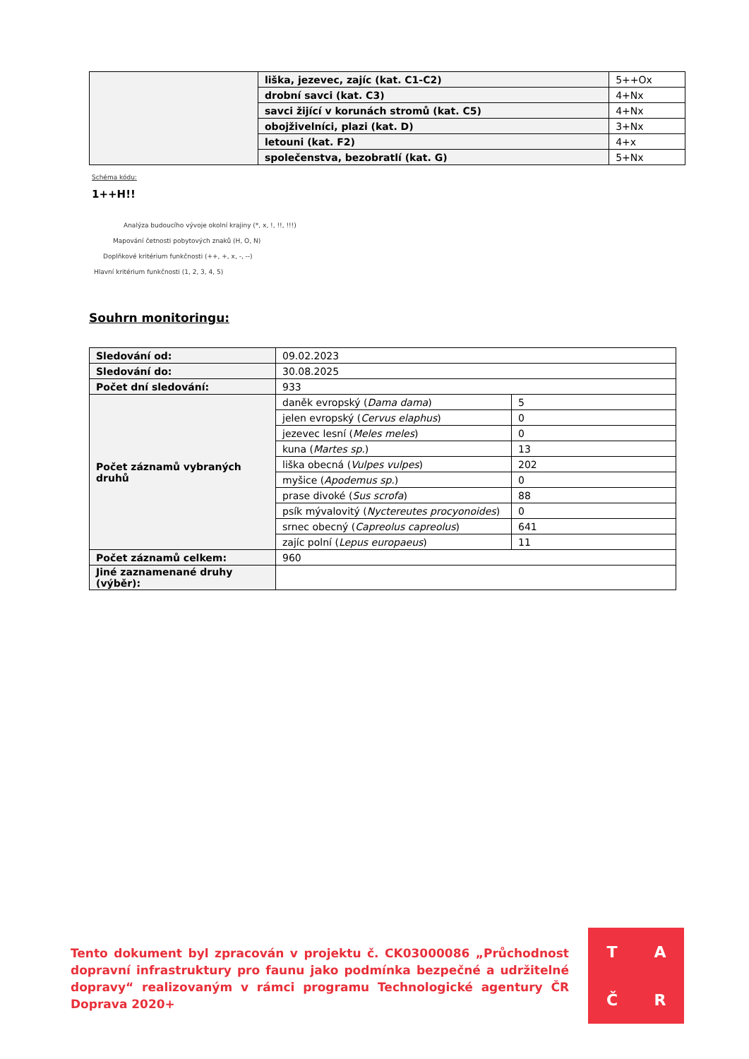| | liška, jezevec, zajíc (kat. C1-C2) | 5++Ox |
| | drobní savci (kat. C3) | 4+Nx |
| | savci žijící v korunách stromů (kat. C5) | 4+Nx |
| | obojživelníci, plazi (kat. D) | 3+Nx |
| | letouni (kat. F2) | 4+x |
| | společenstva, bezobratlí (kat. G) | 5+Nx |
Schéma kódu:
1++H!!
Analýza budoucího vývoje okolní krajiny (*, x, !, !!, !!!)
Mapování četnosti pobytových znaků (H, O, N)
Doplňkové kritérium funkčnosti (++, +, x, -, --)
Hlavní kritérium funkčnosti (1, 2, 3, 4, 5)
Souhrn monitoringu:
| Sledování od: | 09.02.2023 | |
| Sledování do: | 30.08.2025 | |
| Počet dní sledování: | 933 | |
| Počet záznamů vybraných druhů | daněk evropský ( Dama dama ) | 5 |
| | jelen evropský ( Cervus elaphus ) | 0 |
| | jezevec lesní ( Meles meles ) | 0 |
| | kuna ( Martes sp. ) | 13 |
| | liška obecná ( Vulpes vulpes ) | 202 |
| | myšice ( Apodemus sp. ) | 0 |
| | prase divoké ( Sus scrofa ) | 88 |
| | psík mývalovitý ( Nyctereutes procyonoides ) | 0 |
| | srnec obecný ( Capreolus capreolus ) | 641 |
| | zajíc polní ( Lepus europaeus ) | 11 |
| Počet záznamů celkem: | 960 | |
| Jiné zaznamenané druhy (výběr): | | |
Tento dokument byl zpracován v projektu č. CK03000086 „Průchodnost dopravní infrastruktury pro faunu jako podmínka bezpečné a udržitelné dopravy“ realizovaným v rámci programu Technologické agentury ČR Doprava 2020+
TAČR